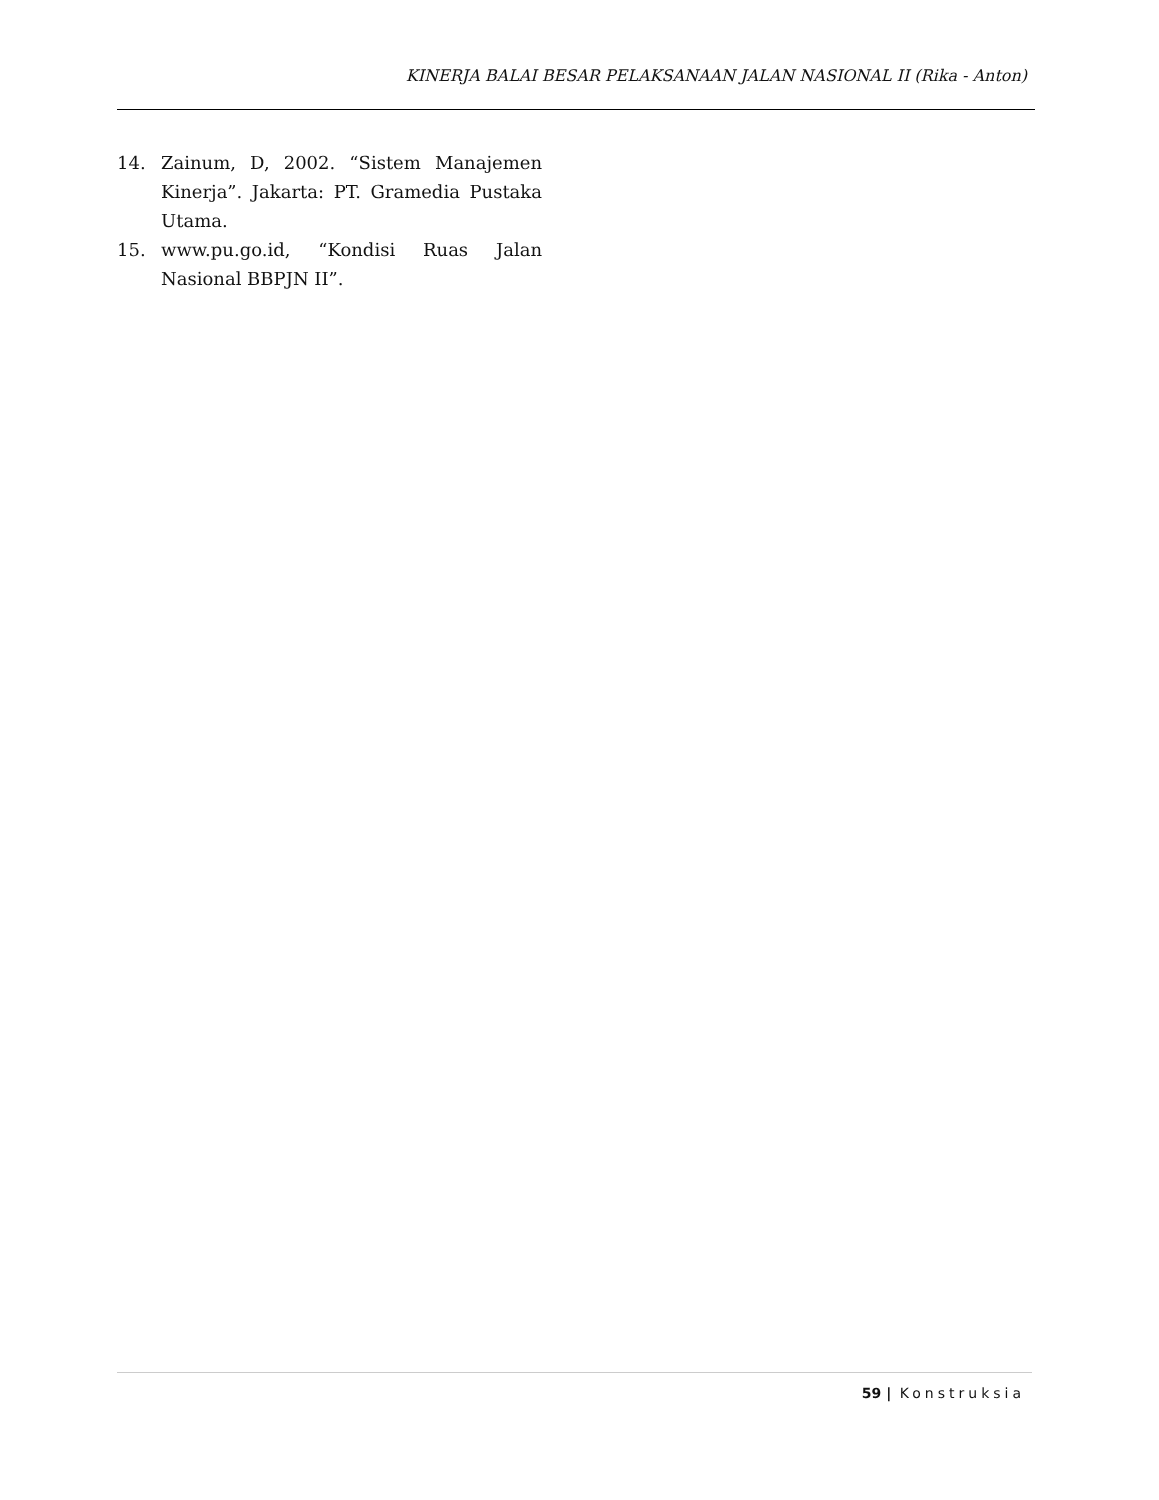KINERJA BALAI BESAR PELAKSANAAN JALAN NASIONAL II (Rika - Anton)
14. Zainum, D, 2002. “Sistem Manajemen Kinerja”. Jakarta: PT. Gramedia Pustaka Utama.
15. www.pu.go.id, “Kondisi Ruas Jalan Nasional BBPJN II”.
59 | Konstruksia